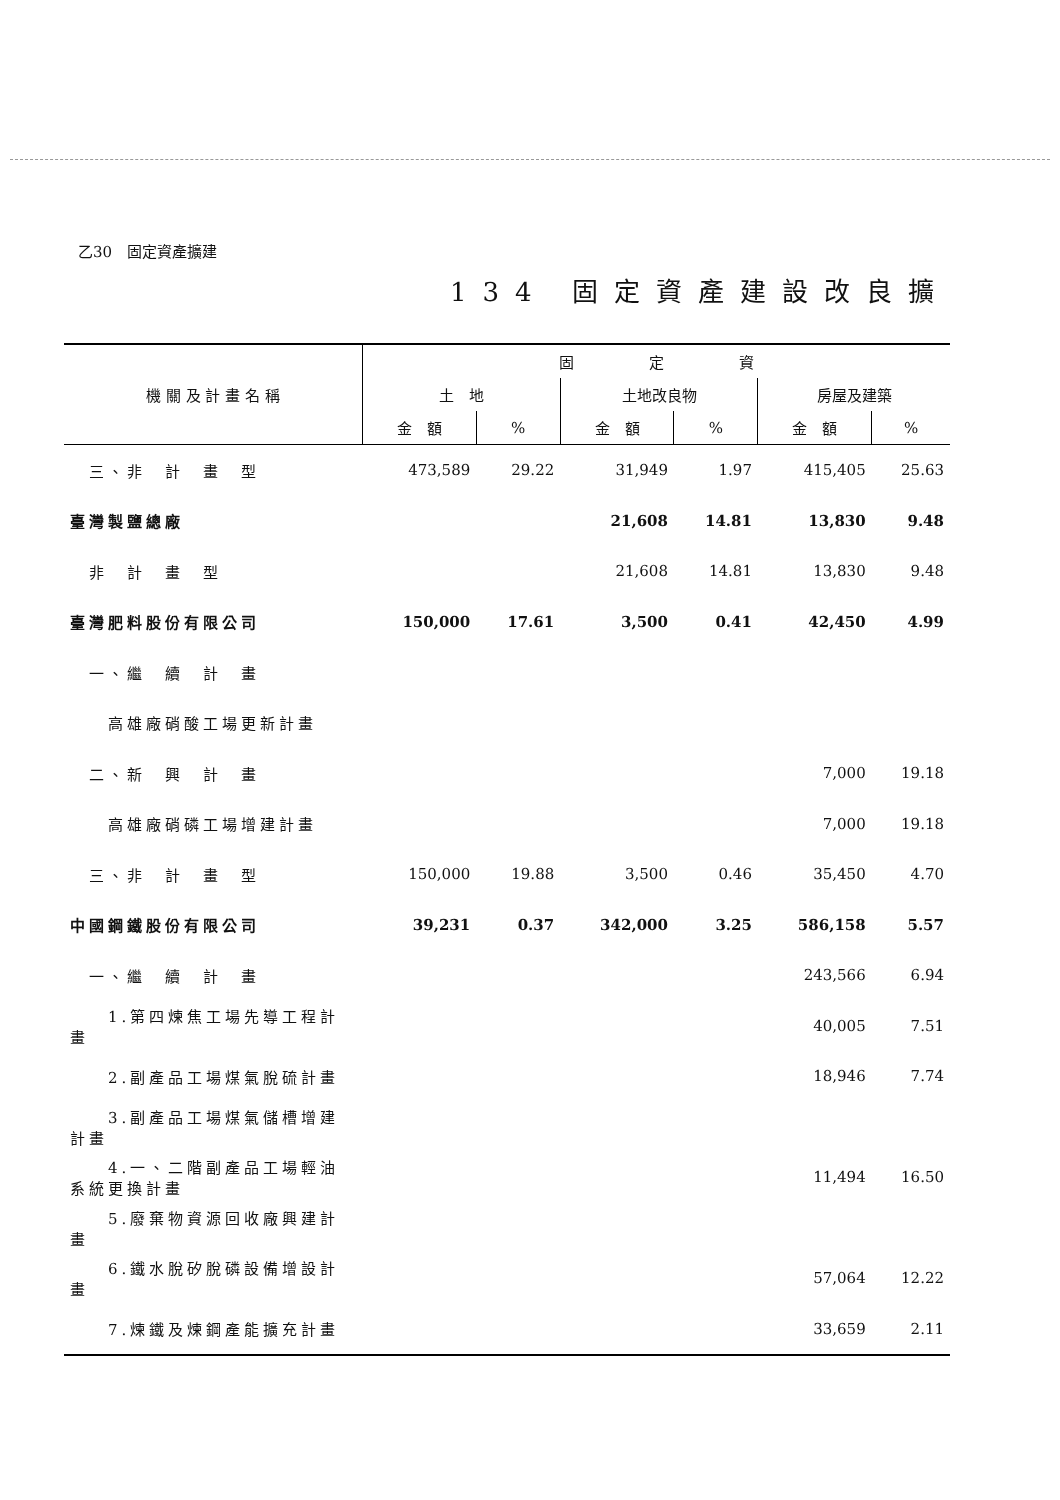乙30　固定資產擴建
134 固定資產建設改良擴
| 機 關 及 計 畫 名 稱 | 固 定 資 | | | | | |
| --- | --- | --- | --- | --- | --- | --- |
| | 土 地 | | 土地改良物 | | 房屋及建築 | |
| | 金 額 | % | 金 額 | % | 金 額 | % |
| 三、非 計 畫 型 | 473,589 | 29.22 | 31,949 | 1.97 | 415,405 | 25.63 |
| 臺灣製鹽總廠 | | | 21,608 | 14.81 | 13,830 | 9.48 |
| 非 計 畫 型 | | | 21,608 | 14.81 | 13,830 | 9.48 |
| 臺灣肥料股份有限公司 | 150,000 | 17.61 | 3,500 | 0.41 | 42,450 | 4.99 |
| 一、繼 續 計 畫 | | | | | | |
| 高雄廠硝酸工場更新計畫 | | | | | | |
| 二、新 興 計 畫 | | | | | 7,000 | 19.18 |
| 高雄廠硝磷工場增建計畫 | | | | | 7,000 | 19.18 |
| 三、非 計 畫 型 | 150,000 | 19.88 | 3,500 | 0.46 | 35,450 | 4.70 |
| 中國鋼鐵股份有限公司 | 39,231 | 0.37 | 342,000 | 3.25 | 586,158 | 5.57 |
| 一、繼 續 計 畫 | | | | | 243,566 | 6.94 |
| 1.第四煉焦工場先導工程計畫 | | | | | 40,005 | 7.51 |
| 2.副產品工場煤氣脫硫計畫 | | | | | 18,946 | 7.74 |
| 3.副產品工場煤氣儲槽增建計畫 | | | | | | |
| 4.一、二階副產品工場輕油系統更換計畫 | | | | | 11,494 | 16.50 |
| 5.廢棄物資源回收廠興建計畫 | | | | | | |
| 6.鐵水脫矽脫磷設備增設計畫 | | | | | 57,064 | 12.22 |
| 7.煉鐵及煉鋼產能擴充計畫 | | | | | 33,659 | 2.11 |